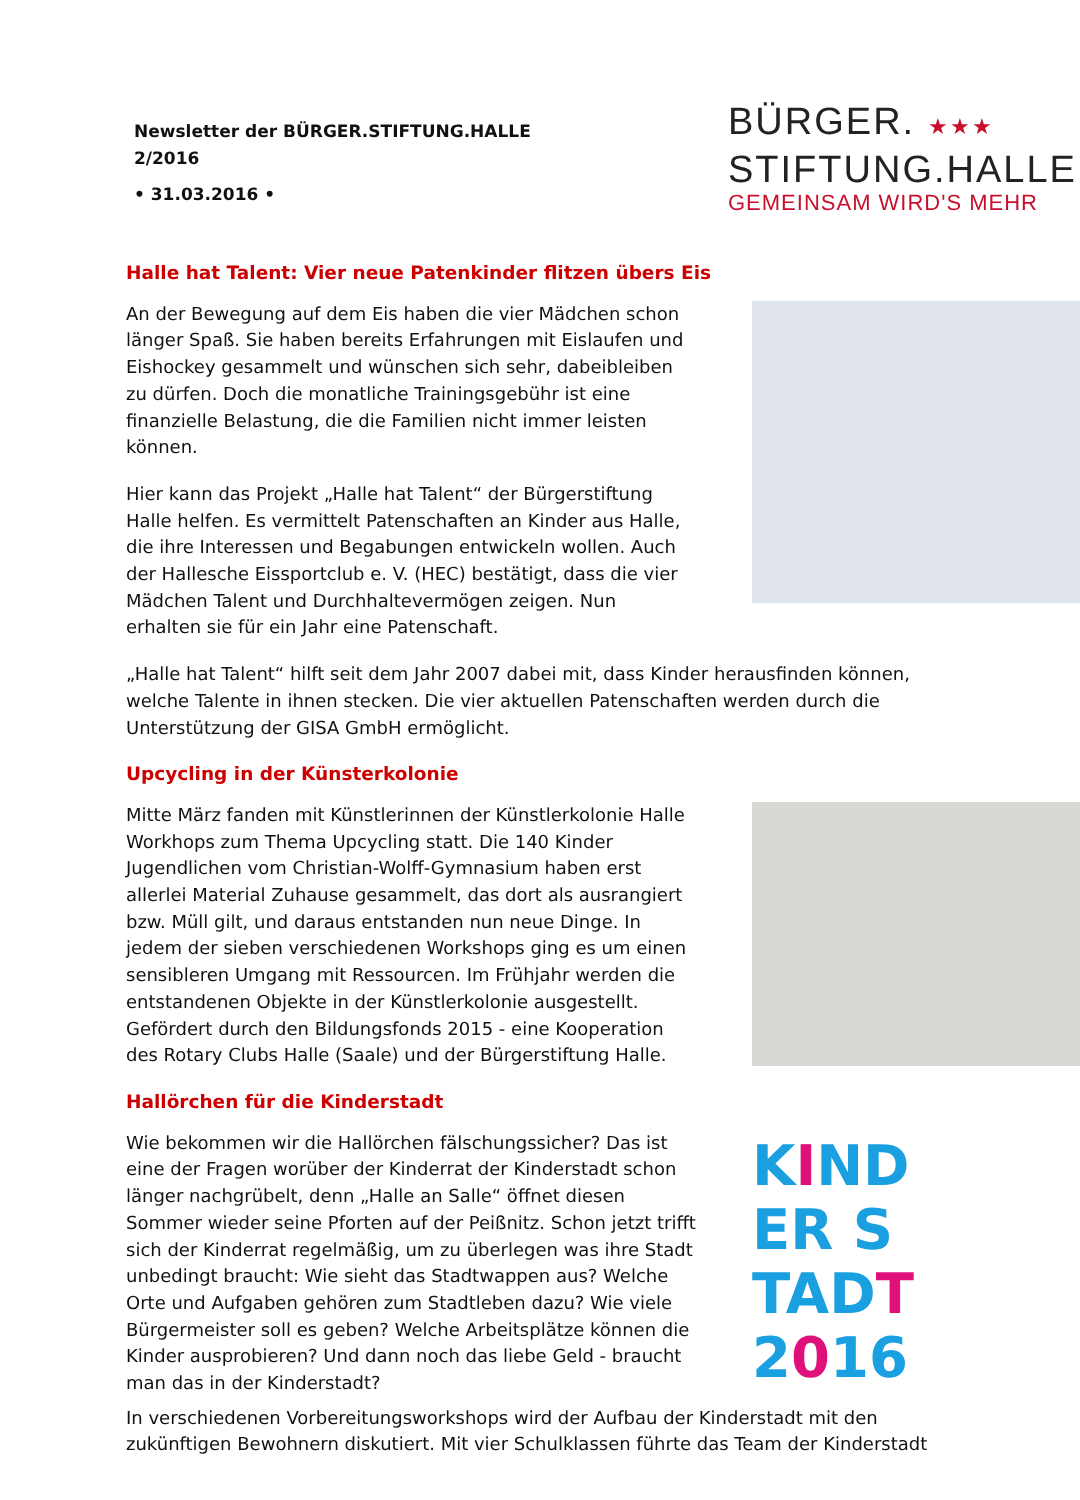Newsletter der BÜRGER.STIFTUNG.HALLE
2/2016
• 31.03.2016 •
BÜRGER. ★★★
STIFTUNG.HALLE
GEMEINSAM WIRD'S MEHR
Halle hat Talent: Vier neue Patenkinder flitzen übers Eis
An der Bewegung auf dem Eis haben die vier Mädchen schon länger Spaß. Sie haben bereits Erfahrungen mit Eislaufen und Eishockey gesammelt und wünschen sich sehr, dabeibleiben zu dürfen. Doch die monatliche Trainingsgebühr ist eine finanzielle Belastung, die die Familien nicht immer leisten können.
Hier kann das Projekt „Halle hat Talent“ der Bürgerstiftung Halle helfen. Es vermittelt Patenschaften an Kinder aus Halle, die ihre Interessen und Begabungen entwickeln wollen. Auch der Hallesche Eissportclub e. V. (HEC) bestätigt, dass die vier Mädchen Talent und Durchhaltevermögen zeigen. Nun erhalten sie für ein Jahr eine Patenschaft.
„Halle hat Talent“ hilft seit dem Jahr 2007 dabei mit, dass Kinder herausfinden können, welche Talente in ihnen stecken. Die vier aktuellen Patenschaften werden durch die Unterstützung der GISA GmbH ermöglicht.
Upcycling in der Künsterkolonie
Mitte März fanden mit Künstlerinnen der Künstlerkolonie Halle Workhops zum Thema Upcycling statt. Die 140 Kinder Jugendlichen vom Christian-Wolff-Gymnasium haben erst allerlei Material Zuhause gesammelt, das dort als ausrangiert bzw. Müll gilt, und daraus entstanden nun neue Dinge. In jedem der sieben verschiedenen Workshops ging es um einen sensibleren Umgang mit Ressourcen. Im Frühjahr werden die entstandenen Objekte in der Künstlerkolonie ausgestellt. Gefördert durch den Bildungsfonds 2015 - eine Kooperation des Rotary Clubs Halle (Saale) und der Bürgerstiftung Halle.
Hallörchen für die Kinderstadt
Wie bekommen wir die Hallörchen fälschungssicher? Das ist eine der Fragen worüber der Kinderrat der Kinderstadt schon länger nachgrübelt, denn „Halle an Salle“ öffnet diesen Sommer wieder seine Pforten auf der Peißnitz. Schon jetzt trifft sich der Kinderrat regelmäßig, um zu überlegen was ihre Stadt unbedingt braucht: Wie sieht das Stadtwappen aus? Welche Orte und Aufgaben gehören zum Stadtleben dazu? Wie viele Bürgermeister soll es geben? Welche Arbeitsplätze können die Kinder ausprobieren? Und dann noch das liebe Geld - braucht man das in der Kinderstadt?
KIND
ER S
TADT
2016
In verschiedenen Vorbereitungsworkshops wird der Aufbau der Kinderstadt mit den zukünftigen Bewohnern diskutiert. Mit vier Schulklassen führte das Team der Kinderstadt